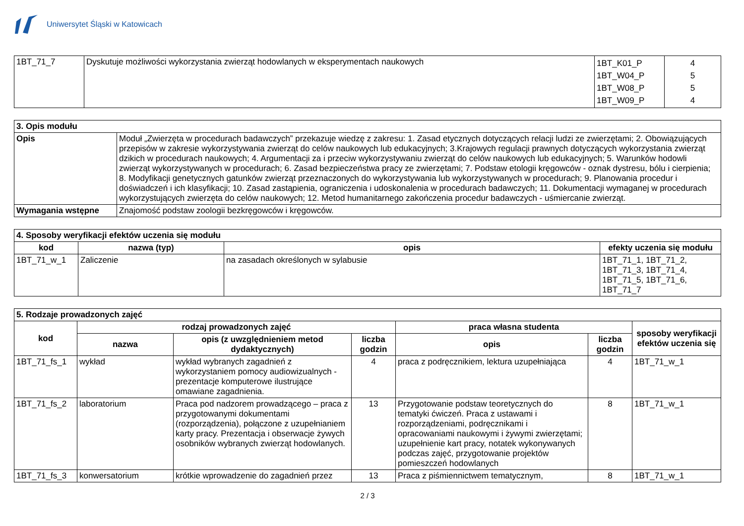Uniwersytet Śląski w Katowicach
| 1BT_71_7 | Dyskutuje możliwości wykorzystania zwierząt hodowlanych w eksperymentach naukowych | 1BT_K01_P 1BT_W04_P 1BT_W08_P 1BT_W09_P | 4 5 5 4 |
| 3. Opis modułu | |
| Opis | Moduł „Zwierzęta w procedurach badawczych” przekazuje wiedzę z zakresu: 1. Zasad etycznych dotyczących relacji ludzi ze zwierzętami; 2. Obowiązujących przepisów w zakresie wykorzystywania zwierząt do celów naukowych lub edukacyjnych; 3.Krajowych regulacji prawnych dotyczących wykorzystania zwierząt dzikich w procedurach naukowych; 4. Argumentacji za i przeciw wykorzystywaniu zwierząt do celów naukowych lub edukacyjnych; 5. Warunków hodowli zwierząt wykorzystywanych w procedurach; 6. Zasad bezpieczeństwa pracy ze zwierzętami; 7. Podstaw etologii kręgowców - oznak dystresu, bólu i cierpienia; 8. Modyfikacji genetycznych gatunków zwierząt przeznaczonych do wykorzystywania lub wykorzystywanych w procedurach; 9. Planowania procedur i doświadczeń i ich klasyfikacji; 10. Zasad zastąpienia, ograniczenia i udoskonalenia w procedurach badawczych; 11. Dokumentacji wymaganej w procedurach wykorzystujących zwierzęta do celów naukowych; 12. Metod humanitarnego zakończenia procedur badawczych - uśmiercanie zwierząt. |
| Wymagania wstępne | Znajomość podstaw zoologii bezkręgowców i kręgowców. |
| 4. Sposoby weryfikacji efektów uczenia się modułu | | | |
| kod | nazwa (typ) | opis | efekty uczenia się modułu |
| 1BT_71_w_1 | Zaliczenie | na zasadach określonych w sylabusie | 1BT_71_1, 1BT_71_2, 1BT_71_3, 1BT_71_4, 1BT_71_5, 1BT_71_6, 1BT_71_7 |
| 5. Rodzaje prowadzonych zajęć | | | | | | |
| kod | rodzaj prowadzonych zajęć | | | praca własna studenta | | sposoby weryfikacji efektów uczenia się |
| | nazwa | opis (z uwzględnieniem metod dydaktycznych) | liczba godzin | opis | liczba godzin | |
| 1BT_71_fs_1 | wykład | wykład wybranych zagadnień z wykorzystaniem pomocy audiowizualnych - prezentacje komputerowe ilustrujące omawiane zagadnienia. | 4 | praca z podręcznikiem, lektura uzupełniająca | 4 | 1BT_71_w_1 |
| 1BT_71_fs_2 | laboratorium | Praca pod nadzorem prowadzącego – praca z przygotowanymi dokumentami (rozporządzenia), połączone z uzupełnianiem karty pracy. Prezentacja i obserwacje żywych osobników wybranych zwierząt hodowlanych. | 13 | Przygotowanie podstaw teoretycznych do tematyki ćwiczeń. Praca z ustawami i rozporządzeniami, podręcznikami i opracowaniami naukowymi i żywymi zwierzętami; uzupełnienie kart pracy, notatek wykonywanych podczas zajęć, przygotowanie projektów pomieszczeń hodowlanych | 8 | 1BT_71_w_1 |
| 1BT_71_fs_3 | konwersatorium | krótkie wprowadzenie do zagadnień przez | 13 | Praca z piśmiennictwem tematycznym, | 8 | 1BT_71_w_1 |
2 / 3